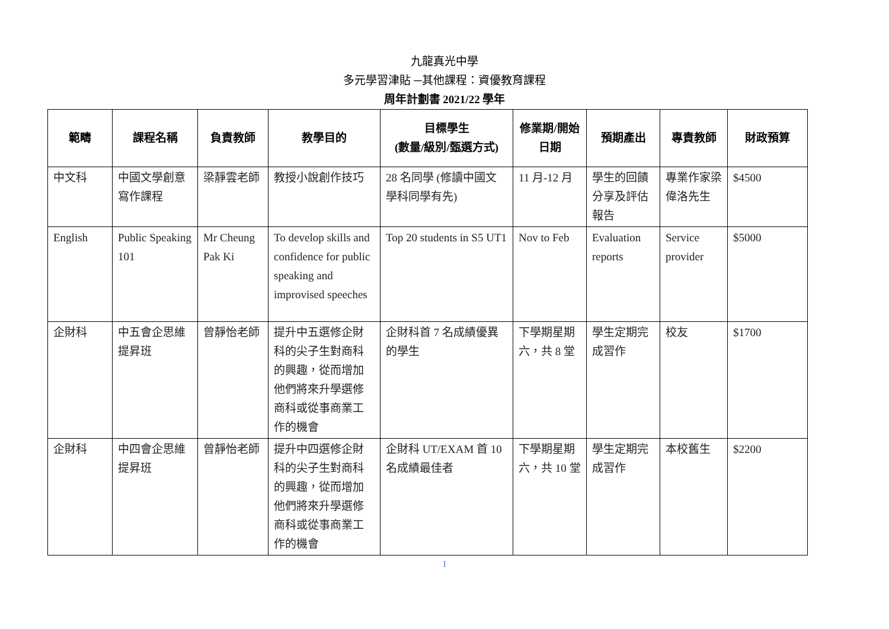九龍真光中學
多元學習津貼 ─其他課程：資優教育課程
周年計劃書 2021/22 學年
| 範疇 | 課程名稱 | 負責教師 | 教學目的 | 目標學生 (數量/級別/甄選方式) | 修業期/開始日期 | 預期產出 | 專責教師 | 財政預算 |
| --- | --- | --- | --- | --- | --- | --- | --- | --- |
| 中文科 | 中國文學創意寫作課程 | 梁靜雲老師 | 教授小說創作技巧 | 28 名同學 (修讀中國文學科同學有先) | 11 月-12 月 | 學生的回饋分享及評估報告 | 專業作家梁偉洛先生 | $4500 |
| English | Public Speaking 101 | Mr Cheung Pak Ki | To develop skills and confidence for public speaking and improvised speeches | Top 20 students in S5 UT1 | Nov to Feb | Evaluation reports | Service provider | $5000 |
| 企財科 | 中五會企思維提昇班 | 曾靜怡老師 | 提升中五選修企財科的尖子生對商科的興趣，從而增加他們將來升學選修商科或從事商業工作的機會 | 企財科首 7 名成績優異的學生 | 下學期星期六，共 8 堂 | 學生定期完成習作 | 校友 | $1700 |
| 企財科 | 中四會企思維提昇班 | 曾靜怡老師 | 提升中四選修企財科的尖子生對商科的興趣，從而增加他們將來升學選修商科或從事商業工作的機會 | 企財科 UT/EXAM 首 10 名成績最佳者 | 下學期星期六，共 10 堂 | 學生定期完成習作 | 本校舊生 | $2200 |
1